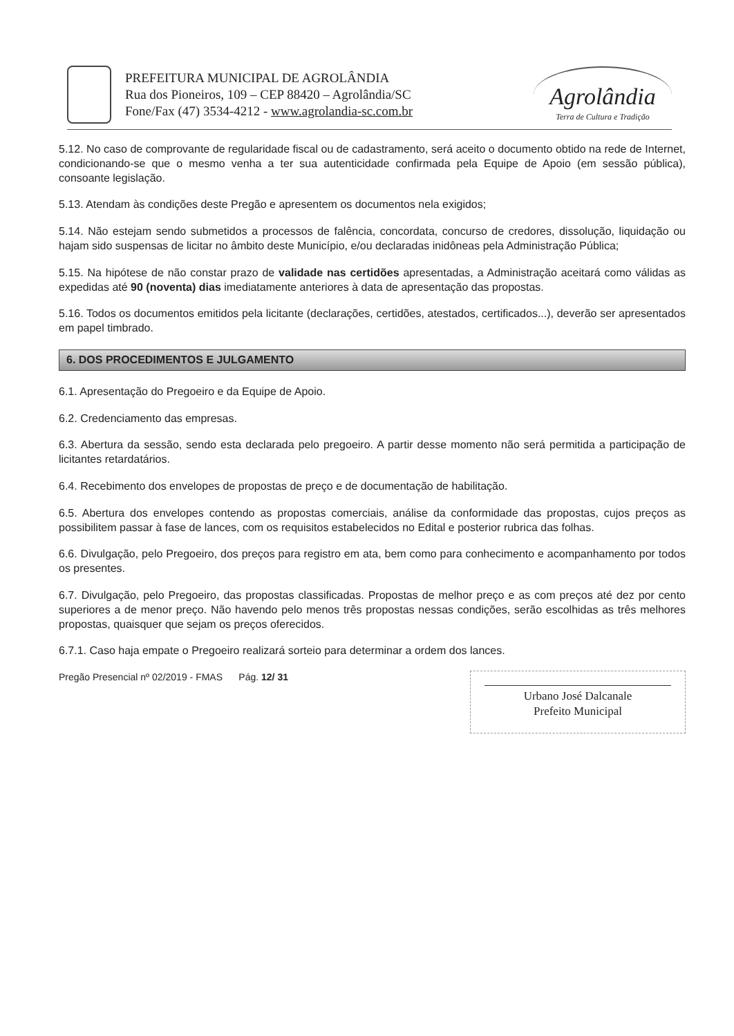PREFEITURA MUNICIPAL DE AGROLÂNDIA
Rua dos Pioneiros, 109 – CEP 88420 – Agrolândia/SC
Fone/Fax (47) 3534-4212 - www.agrolandia-sc.com.br
Agrolândia
Terra de Cultura e Tradição
5.12. No caso de comprovante de regularidade fiscal ou de cadastramento, será aceito o documento obtido na rede de Internet, condicionando-se que o mesmo venha a ter sua autenticidade confirmada pela Equipe de Apoio (em sessão pública), consoante legislação.
5.13. Atendam às condições deste Pregão e apresentem os documentos nela exigidos;
5.14. Não estejam sendo submetidos a processos de falência, concordata, concurso de credores, dissolução, liquidação ou hajam sido suspensas de licitar no âmbito deste Município, e/ou declaradas inidôneas pela Administração Pública;
5.15. Na hipótese de não constar prazo de validade nas certidões apresentadas, a Administração aceitará como válidas as expedidas até 90 (noventa) dias imediatamente anteriores à data de apresentação das propostas.
5.16. Todos os documentos emitidos pela licitante (declarações, certidões, atestados, certificados...), deverão ser apresentados em papel timbrado.
6. DOS PROCEDIMENTOS E JULGAMENTO
6.1. Apresentação do Pregoeiro e da Equipe de Apoio.
6.2. Credenciamento das empresas.
6.3. Abertura da sessão, sendo esta declarada pelo pregoeiro. A partir desse momento não será permitida a participação de licitantes retardatários.
6.4. Recebimento dos envelopes de propostas de preço e de documentação de habilitação.
6.5. Abertura dos envelopes contendo as propostas comerciais, análise da conformidade das propostas, cujos preços as possibilitem passar à fase de lances, com os requisitos estabelecidos no Edital e posterior rubrica das folhas.
6.6. Divulgação, pelo Pregoeiro, dos preços para registro em ata, bem como para conhecimento e acompanhamento por todos os presentes.
6.7. Divulgação, pelo Pregoeiro, das propostas classificadas. Propostas de melhor preço e as com preços até dez por cento superiores a de menor preço. Não havendo pelo menos três propostas nessas condições, serão escolhidas as três melhores propostas, quaisquer que sejam os preços oferecidos.
6.7.1. Caso haja empate o Pregoeiro realizará sorteio para determinar a ordem dos lances.
Pregão Presencial nº 02/2019 - FMAS Pág. 12/ 31
Urbano José Dalcanale
Prefeito Municipal